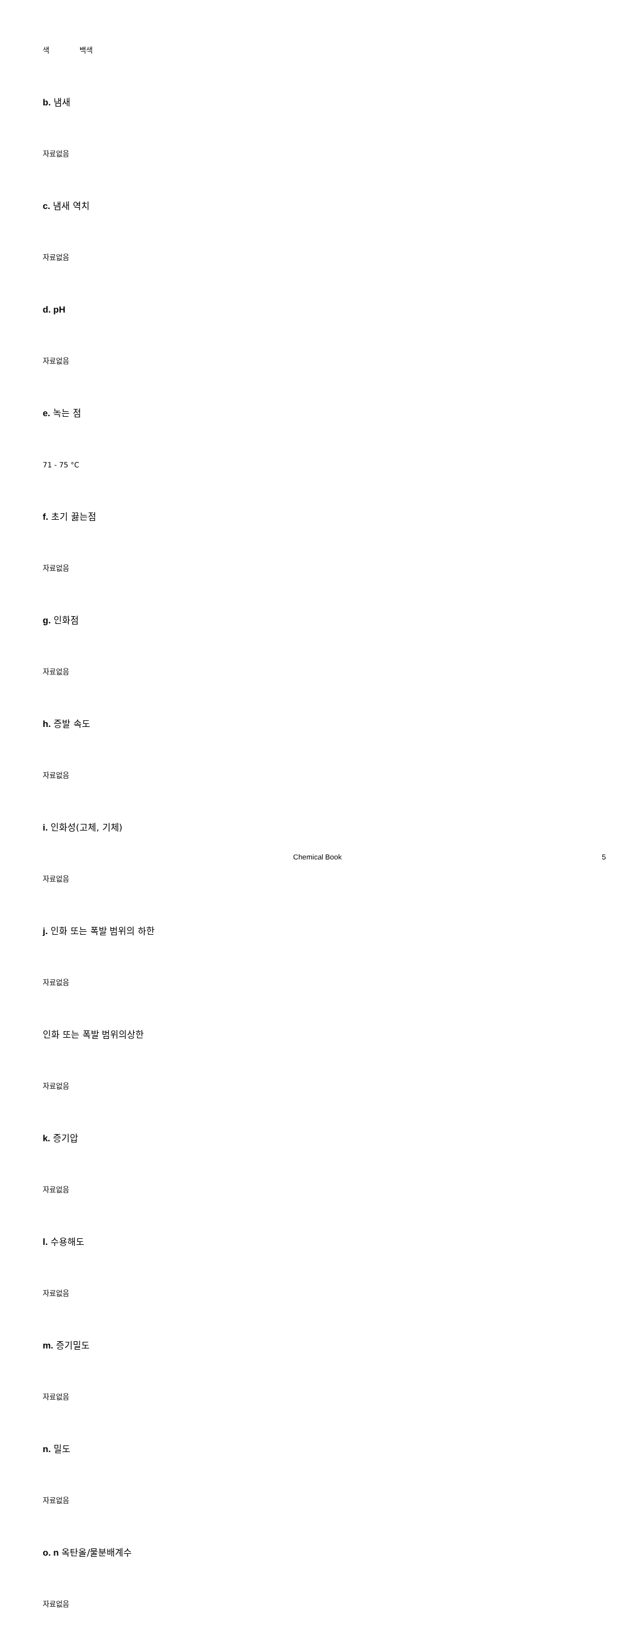색 백색
b. 냄새
자료없음
c. 냄새 역치
자료없음
d. pH
자료없음
e. 녹는 점
71 - 75 °C
f. 초기 끓는점
자료없음
g. 인화점
자료없음
h. 증발 속도
자료없음
i. 인화성(고체, 기체)
자료없음
j. 인화 또는 폭발 범위의 하한
자료없음
인화 또는 폭발 범위의상한
자료없음
k. 증기압
자료없음
l. 수용해도
자료없음
m. 증기밀도
자료없음
n. 밀도
자료없음
o. n 옥탄올/물분배계수
자료없음
Chemical Book 5